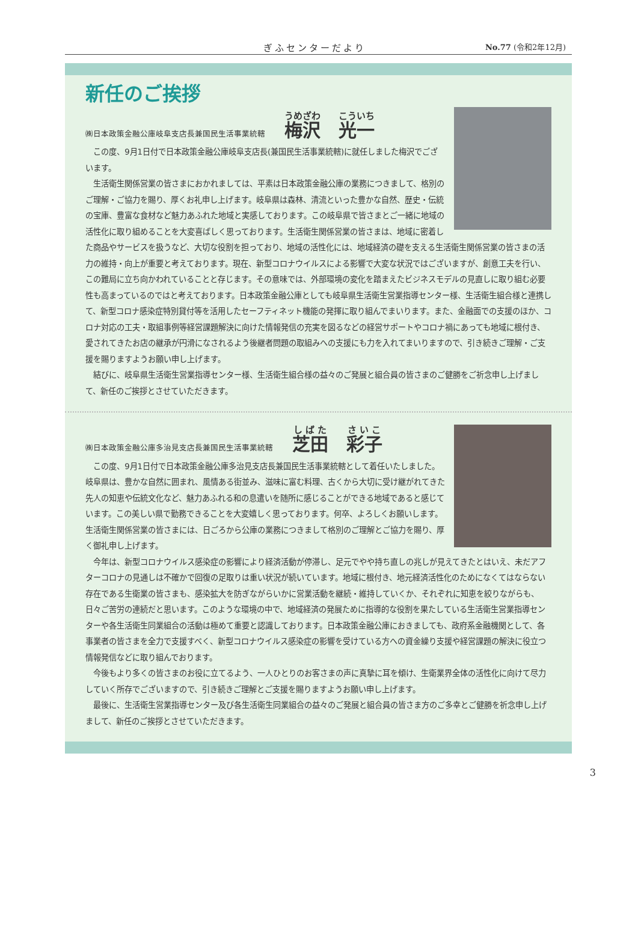ぎふセンターだより No.77 (令和2年12月)
新任のご挨拶
㈱日本政策金融公庫岐阜支店長兼国民生活事業統轄 梅沢　光一
この度、9月1日付で日本政策金融公庫岐阜支店長(兼国民生活事業統轄)に就任しました梅沢でございます。
生活衛生関係営業の皆さまにおかれましては、平素は日本政策金融公庫の業務につきまして、格別のご理解・ご協力を賜り、厚くお礼申し上げます。岐阜県は森林、清流といった豊かな自然、歴史・伝統の宝庫、豊富な食材など魅力あふれた地域と実感しております。この岐阜県で皆さまとご一緒に地域の活性化に取り組めることを大変喜ばしく思っております。生活衛生関係営業の皆さまは、地域に密着した商品やサービスを扱うなど、大切な役割を担っており、地域の活性化には、地域経済の礎を支える生活衛生関係営業の皆さまの活力の維持・向上が重要と考えております。現在、新型コロナウイルスによる影響で大変な状況ではございますが、創意工夫を行い、この難局に立ち向かわれていることと存じます。その意味では、外部環境の変化を踏まえたビジネスモデルの見直しに取り組む必要性も高まっているのではと考えております。日本政策金融公庫としても岐阜県生活衛生営業指導センター様、生活衛生組合様と連携して、新型コロナ感染症特別貸付等を活用したセーフティネット機能の発揮に取り組んでまいります。また、金融面での支援のほか、コロナ対応の工夫・取組事例等経営課題解決に向けた情報発信の充実を図るなどの経営サポートやコロナ禍にあっても地域に根付き、愛されてきたお店の継承が円滑になされるよう後継者問題の取組みへの支援にも力を入れてまいりますので、引き続きご理解・ご支援を賜りますようお願い申し上げます。
結びに、岐阜県生活衛生営業指導センター様、生活衛生組合様の益々のご発展と組合員の皆さまのご健勝をご祈念申し上げまして、新任のご挨拶とさせていただきます。
㈱日本政策金融公庫多治見支店長兼国民生活事業統轄 芝田　彩子
この度、9月1日付で日本政策金融公庫多治見支店長兼国民生活事業統轄として着任いたしました。岐阜県は、豊かな自然に囲まれ、風情ある街並み、滋味に富む料理、古くから大切に受け継がれてきた先人の知恵や伝統文化など、魅力あふれる和の息遣いを随所に感じることができる地域であると感じています。この美しい県で勤務できることを大変嬉しく思っております。何卒、よろしくお願いします。生活衛生関係営業の皆さまには、日ごろから公庫の業務につきまして格別のご理解とご協力を賜り、厚く御礼申し上げます。
今年は、新型コロナウイルス感染症の影響により経済活動が停滞し、足元でやや持ち直しの兆しが見えてきたとはいえ、未だアフターコロナの見通しは不確かで回復の足取りは重い状況が続いています。地域に根付き、地元経済活性化のためになくてはならない存在である生衛業の皆さまも、感染拡大を防ぎながらいかに営業活動を継続・維持していくか、それぞれに知恵を絞りながらも、日々ご苦労の連続だと思います。このような環境の中で、地域経済の発展ために指導的な役割を果たしている生活衛生営業指導センターや各生活衛生同業組合の活動は極めて重要と認識しております。日本政策金融公庫におきましても、政府系金融機関として、各事業者の皆さまを全力で支援すべく、新型コロナウイルス感染症の影響を受けている方への資金繰り支援や経営課題の解決に役立つ情報発信などに取り組んでおります。
今後もより多くの皆さまのお役に立てるよう、一人ひとりのお客さまの声に真摯に耳を傾け、生衛業界全体の活性化に向けて尽力していく所存でございますので、引き続きご理解とご支援を賜りますようお願い申し上げます。
最後に、生活衛生営業指導センター及び各生活衛生同業組合の益々のご発展と組合員の皆さま方のご多幸とご健勝を祈念申し上げまして、新任のご挨拶とさせていただきます。
3